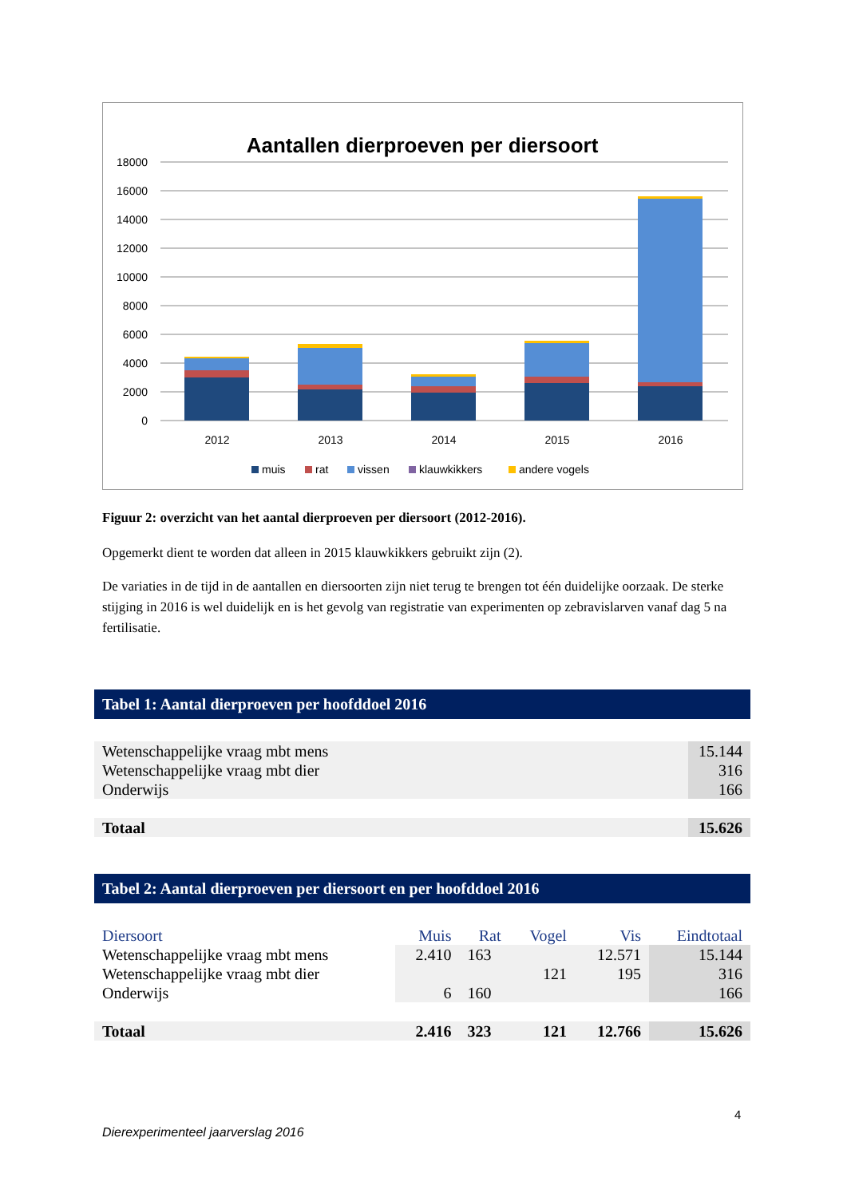Aantallen dierproeven per diersoort
18000
16000
14000
12000
10000
8000
6000
4000
2000
0
2012
2013
2014
2015
2016
muis
rat
vissen
klauwkikkers
andere vogels
Figuur 2: overzicht van het aantal dierproeven per diersoort (2012-2016).
Opgemerkt dient te worden dat alleen in 2015 klauwkikkers gebruikt zijn (2).
De variaties in de tijd in de aantallen en diersoorten zijn niet terug te brengen tot één duidelijke oorzaak. De sterke stijging in 2016 is wel duidelijk en is het gevolg van registratie van experimenten op zebravislarven vanaf dag 5 na fertilisatie.
Tabel 1: Aantal dierproeven per hoofddoel 2016
| Wetenschappelijke vraag mbt mens | 15.144 |
| Wetenschappelijke vraag mbt dier | 316 |
| Onderwijs | 166 |
| Totaal | 15.626 |
Tabel 2: Aantal dierproeven per diersoort en per hoofddoel 2016
| Diersoort | Muis | Rat | Vogel | Vis | Eindtotaal |
| --- | --- | --- | --- | --- | --- |
| Wetenschappelijke vraag mbt mens | 2.410 | 163 | | 12.571 | 15.144 |
| Wetenschappelijke vraag mbt dier | | | 121 | 195 | 316 |
| Onderwijs | 6 | 160 | | | 166 |
| Totaal | 2.416 | 323 | 121 | 12.766 | 15.626 |
4
Dierexperimenteel jaarverslag 2016